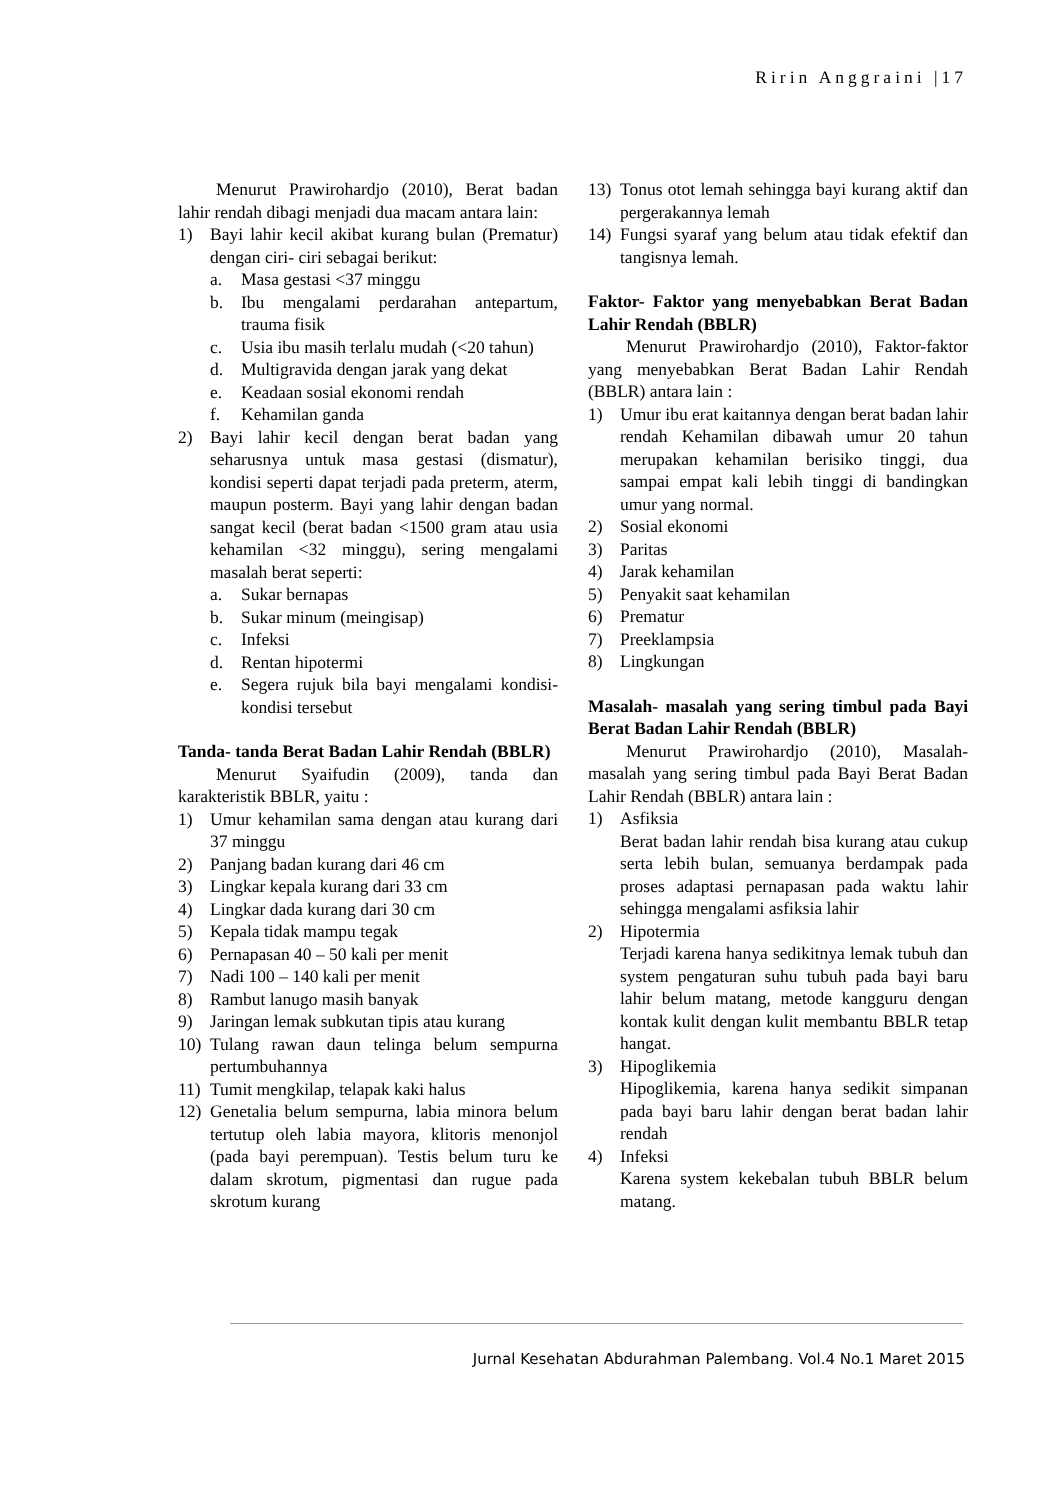Ririn Anggraini |17
Menurut Prawirohardjo (2010), Berat badan lahir rendah dibagi menjadi dua macam antara lain:
1) Bayi lahir kecil akibat kurang bulan (Prematur) dengan ciri- ciri sebagai berikut:
a. Masa gestasi <37 minggu
b. Ibu mengalami perdarahan antepartum, trauma fisik
c. Usia ibu masih terlalu mudah (<20 tahun)
d. Multigravida dengan jarak yang dekat
e. Keadaan sosial ekonomi rendah
f. Kehamilan ganda
2) Bayi lahir kecil dengan berat badan yang seharusnya untuk masa gestasi (dismatur), kondisi seperti dapat terjadi pada preterm, aterm, maupun posterm. Bayi yang lahir dengan badan sangat kecil (berat badan <1500 gram atau usia kehamilan <32 minggu), sering mengalami masalah berat seperti:
a. Sukar bernapas
b. Sukar minum (meingisap)
c. Infeksi
d. Rentan hipotermi
e. Segera rujuk bila bayi mengalami kondisi- kondisi tersebut
Tanda- tanda Berat Badan Lahir Rendah (BBLR)
Menurut Syaifudin (2009), tanda dan karakteristik BBLR, yaitu :
1) Umur kehamilan sama dengan atau kurang dari 37 minggu
2) Panjang badan kurang dari 46 cm
3) Lingkar kepala kurang dari 33 cm
4) Lingkar dada kurang dari 30 cm
5) Kepala tidak mampu tegak
6) Pernapasan 40 – 50 kali per menit
7) Nadi 100 – 140 kali per menit
8) Rambut lanugo masih banyak
9) Jaringan lemak subkutan tipis atau kurang
10) Tulang rawan daun telinga belum sempurna pertumbuhannya
11) Tumit mengkilap, telapak kaki halus
12) Genetalia belum sempurna, labia minora belum tertutup oleh labia mayora, klitoris menonjol (pada bayi perempuan). Testis belum turu ke dalam skrotum, pigmentasi dan rugue pada skrotum kurang
13) Tonus otot lemah sehingga bayi kurang aktif dan pergerakannya lemah
14) Fungsi syaraf yang belum atau tidak efektif dan tangisnya lemah.
Faktor- Faktor yang menyebabkan Berat Badan Lahir Rendah (BBLR)
Menurut Prawirohardjo (2010), Faktor-faktor yang menyebabkan Berat Badan Lahir Rendah (BBLR) antara lain :
1) Umur ibu erat kaitannya dengan berat badan lahir rendah Kehamilan dibawah umur 20 tahun merupakan kehamilan berisiko tinggi, dua sampai empat kali lebih tinggi di bandingkan umur yang normal.
2) Sosial ekonomi
3) Paritas
4) Jarak kehamilan
5) Penyakit saat kehamilan
6) Prematur
7) Preeklampsia
8) Lingkungan
Masalah- masalah yang sering timbul pada Bayi Berat Badan Lahir Rendah (BBLR)
Menurut Prawirohardjo (2010), Masalah-masalah yang sering timbul pada Bayi Berat Badan Lahir Rendah (BBLR) antara lain :
1) Asfiksia
Berat badan lahir rendah bisa kurang atau cukup serta lebih bulan, semuanya berdampak pada proses adaptasi pernapasan pada waktu lahir sehingga mengalami asfiksia lahir
2) Hipotermia
Terjadi karena hanya sedikitnya lemak tubuh dan system pengaturan suhu tubuh pada bayi baru lahir belum matang, metode kangguru dengan kontak kulit dengan kulit membantu BBLR tetap hangat.
3) Hipoglikemia
Hipoglikemia, karena hanya sedikit simpanan pada bayi baru lahir dengan berat badan lahir rendah
4) Infeksi
Karena system kekebalan tubuh BBLR belum matang.
Jurnal Kesehatan Abdurahman Palembang. Vol.4 No.1 Maret 2015